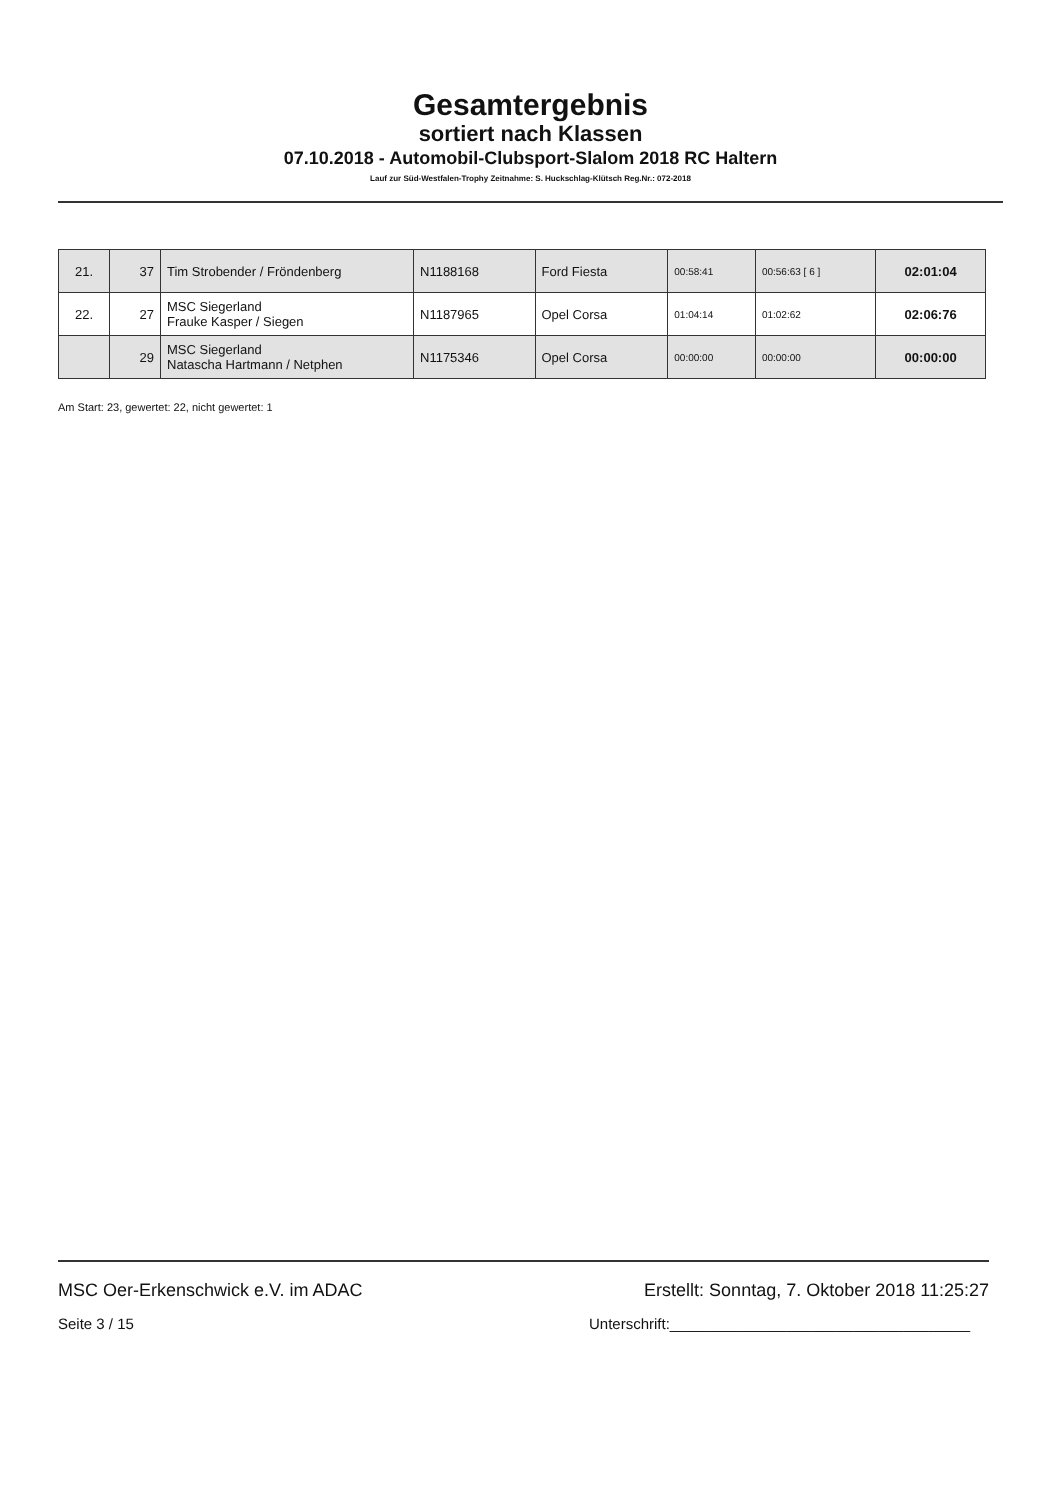Gesamtergebnis
sortiert nach Klassen
07.10.2018 - Automobil-Clubsport-Slalom 2018 RC Haltern
Lauf zur Süd-Westfalen-Trophy Zeitnahme: S. Huckschlag-Klütsch Reg.Nr.: 072-2018
| 21. | 37 | Tim Strobender / Fröndenberg | N1188168 | Ford Fiesta | 00:58:41 | 00:56:63 [ 6 ] | 02:01:04 |
| 22. | 27 | MSC Siegerland Frauke Kasper / Siegen | N1187965 | Opel Corsa | 01:04:14 | 01:02:62 | 02:06:76 |
| | 29 | MSC Siegerland Natascha Hartmann / Netphen | N1175346 | Opel Corsa | 00:00:00 | 00:00:00 | 00:00:00 |
Am Start: 23, gewertet: 22, nicht gewertet: 1
MSC Oer-Erkenschwick e.V. im ADAC Erstellt: Sonntag, 7. Oktober 2018 11:25:27
Seite 3 / 15 Unterschrift:____________________________________